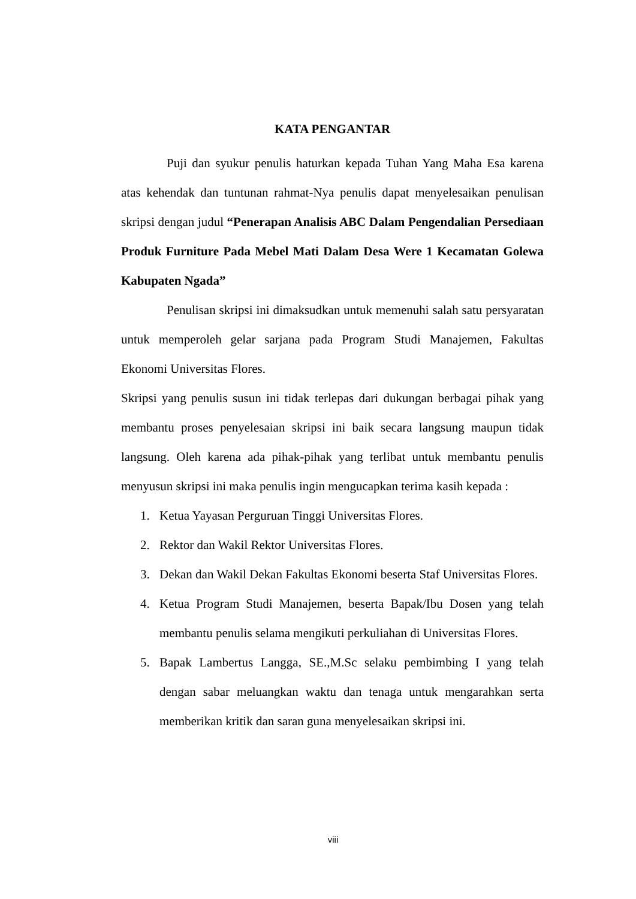KATA PENGANTAR
Puji dan syukur penulis haturkan kepada Tuhan Yang Maha Esa karena atas kehendak dan tuntunan rahmat-Nya penulis dapat menyelesaikan penulisan skripsi dengan judul “Penerapan Analisis ABC Dalam Pengendalian Persediaan Produk Furniture Pada Mebel Mati Dalam Desa Were 1 Kecamatan Golewa Kabupaten Ngada”
Penulisan skripsi ini dimaksudkan untuk memenuhi salah satu persyaratan untuk memperoleh gelar sarjana pada Program Studi Manajemen, Fakultas Ekonomi Universitas Flores.
Skripsi yang penulis susun ini tidak terlepas dari dukungan berbagai pihak yang membantu proses penyelesaian skripsi ini baik secara langsung maupun tidak langsung. Oleh karena ada pihak-pihak yang terlibat untuk membantu penulis menyusun skripsi ini maka penulis ingin mengucapkan terima kasih kepada :
1. Ketua Yayasan Perguruan Tinggi Universitas Flores.
2. Rektor dan Wakil Rektor Universitas Flores.
3. Dekan dan Wakil Dekan Fakultas Ekonomi beserta Staf Universitas Flores.
4. Ketua Program Studi Manajemen, beserta Bapak/Ibu Dosen yang telah membantu penulis selama mengikuti perkuliahan di Universitas Flores.
5. Bapak Lambertus Langga, SE.,M.Sc selaku pembimbing I yang telah dengan sabar meluangkan waktu dan tenaga untuk mengarahkan serta memberikan kritik dan saran guna menyelesaikan skripsi ini.
viii